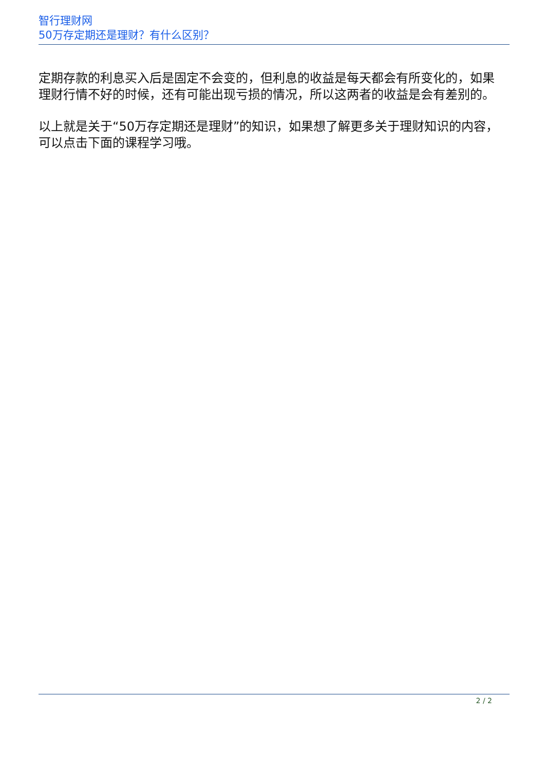智行理财网
50万存定期还是理财？有什么区别？
定期存款的利息买入后是固定不会变的，但利息的收益是每天都会有所变化的，如果理财行情不好的时候，还有可能出现亏损的情况，所以这两者的收益是会有差别的。
以上就是关于“50万存定期还是理财”的知识，如果想了解更多关于理财知识的内容，可以点击下面的课程学习哦。
2 / 2